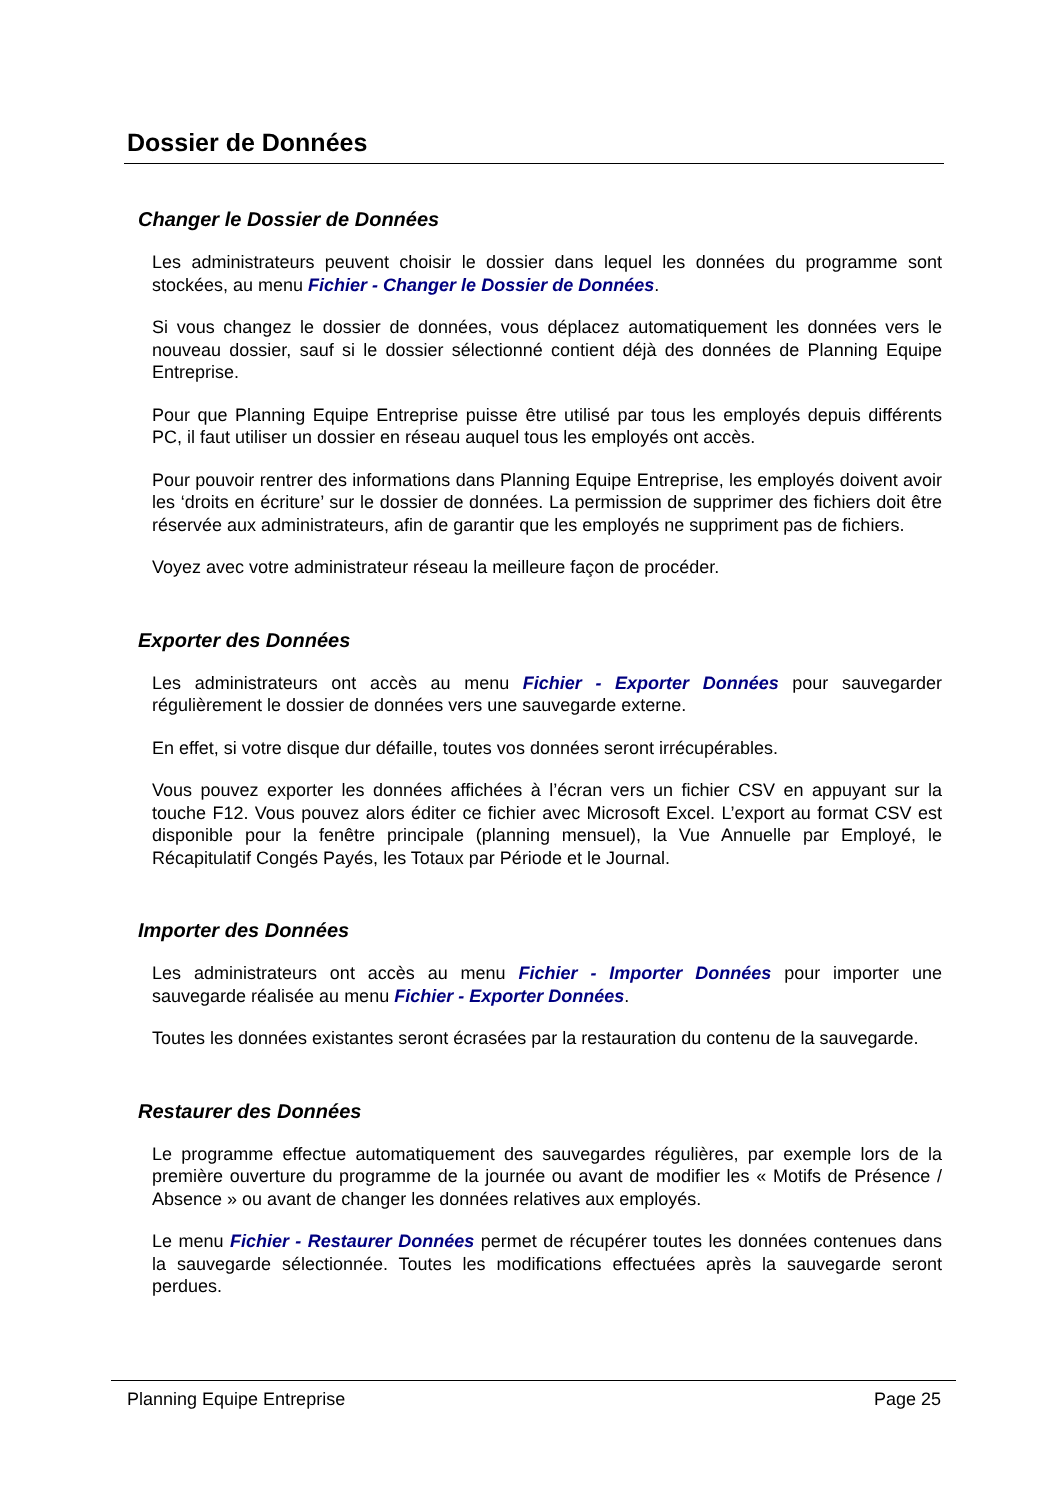Dossier de Données
Changer le Dossier de Données
Les administrateurs peuvent choisir le dossier dans lequel les données du programme sont stockées, au menu Fichier - Changer le Dossier de Données.
Si vous changez le dossier de données, vous déplacez automatiquement les données vers le nouveau dossier, sauf si le dossier sélectionné contient déjà des données de Planning Equipe Entreprise.
Pour que Planning Equipe Entreprise puisse être utilisé par tous les employés depuis différents PC, il faut utiliser un dossier en réseau auquel tous les employés ont accès.
Pour pouvoir rentrer des informations dans Planning Equipe Entreprise, les employés doivent avoir les ‘droits en écriture’ sur le dossier de données. La permission de supprimer des fichiers doit être réservée aux administrateurs, afin de garantir que les employés ne suppriment pas de fichiers.
Voyez avec votre administrateur réseau la meilleure façon de procéder.
Exporter des Données
Les administrateurs ont accès au menu Fichier - Exporter Données pour sauvegarder régulièrement le dossier de données vers une sauvegarde externe.
En effet, si votre disque dur défaille, toutes vos données seront irrécupérables.
Vous pouvez exporter les données affichées à l’écran vers un fichier CSV en appuyant sur la touche F12. Vous pouvez alors éditer ce fichier avec Microsoft Excel. L’export au format CSV est disponible pour la fenêtre principale (planning mensuel), la Vue Annuelle par Employé, le Récapitulatif Congés Payés, les Totaux par Période et le Journal.
Importer des Données
Les administrateurs ont accès au menu Fichier - Importer Données pour importer une sauvegarde réalisée au menu Fichier - Exporter Données.
Toutes les données existantes seront écrasées par la restauration du contenu de la sauvegarde.
Restaurer des Données
Le programme effectue automatiquement des sauvegardes régulières, par exemple lors de la première ouverture du programme de la journée ou avant de modifier les « Motifs de Présence / Absence » ou avant de changer les données relatives aux employés.
Le menu Fichier - Restaurer Données permet de récupérer toutes les données contenues dans la sauvegarde sélectionnée. Toutes les modifications effectuées après la sauvegarde seront perdues.
Planning Equipe Entreprise Page 25